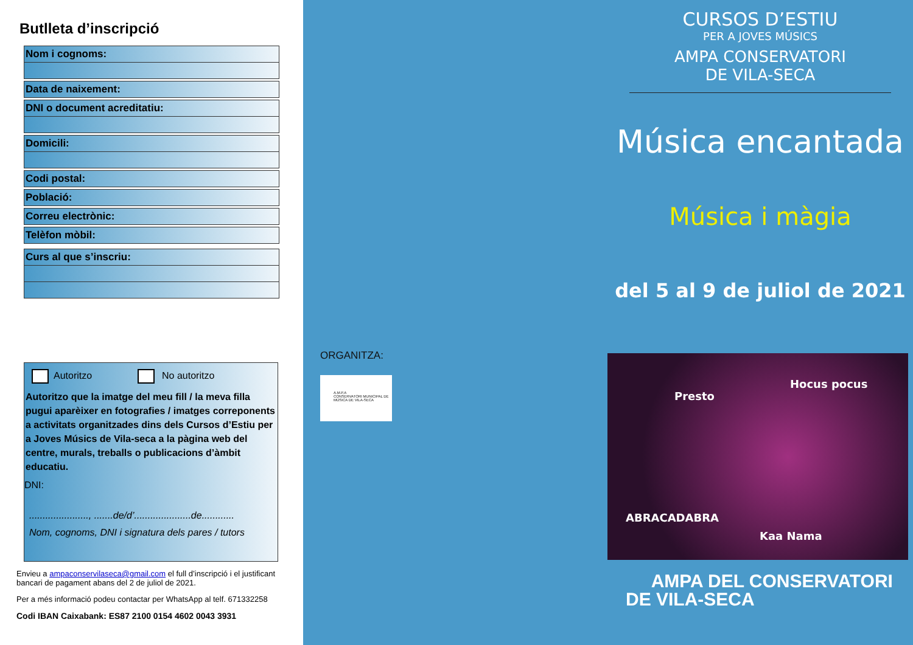Butlleta d’inscripció
Nom i cognoms:
Data de naixement:
DNI o document acreditatiu:
Domicili:
Codi postal:
Població:
Correu electrònic:
Telèfon mòbil:
Curs al que s’inscriu:
Autoritzo No autoritzo
Autoritzo que la imatge del meu fill / la meva filla pugui aparèixer en fotografies / imatges correponents a activitats organitzades dins dels Cursos d’Estiu per a Joves Músics de Vila-seca a la pàgina web del centre, murals, treballs o publicacions d’àmbit educatiu.
DNI:
......................, .......de/d’.....................de............
Nom, cognoms, DNI i signatura dels pares / tutors
Envieu a ampaconservilaseca@gmail.com el full d’inscripció i el justificant bancari de pagament abans del 2 de juliol de 2021.
Per a més informació podeu contactar per WhatsApp al telf. 671332258
Codi IBAN Caixabank: ES87 2100 0154 4602 0043 3931
ORGANITZA:
A.M.P.A
CONSERVATORI MUNICIPAL DE MÚSICA DE VILA-SECA
CURSOS D’ESTIU
PER A JOVES MÚSICS
AMPA CONSERVATORI
DE VILA-SECA
Música encantada
Música i màgia
del 5 al 9 de juliol de 2021
Presto
Hocus pocus
ABRACADABRA
Kaa Nama
AMPA DEL CONSERVATORI
DE VILA-SECA